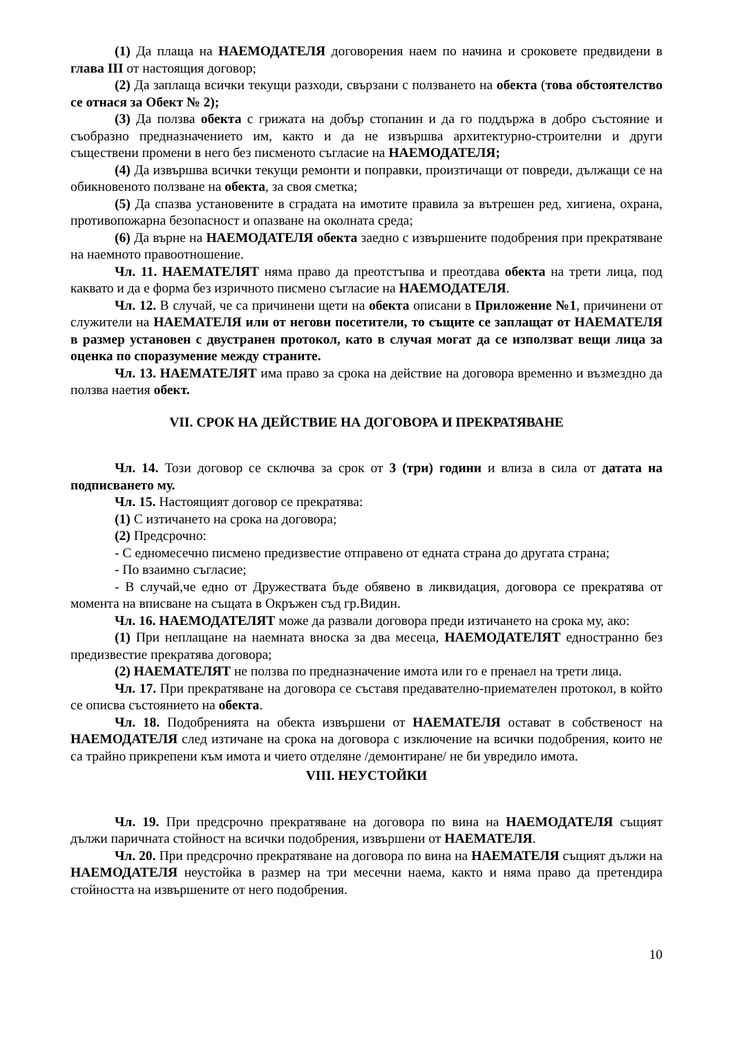(1) Да плаща на НАЕМОДАТЕЛЯ договорения наем по начина и сроковете предвидени в глава III от настоящия договор;
(2) Да заплаща всички текущи разходи, свързани с ползването на обекта (това обстоятелство се отнася за Обект № 2);
(3) Да ползва обекта с грижата на добър стопанин и да го поддържа в добро състояние и съобразно предназначението им, както и да не извършва архитектурно-строителни и други съществени промени в него без писменото съгласие на НАЕМОДАТЕЛЯ;
(4) Да извършва всички текущи ремонти и поправки, произтичащи от повреди, дължащи се на обикновеното ползване на обекта, за своя сметка;
(5) Да спазва установените в сградата на имотите правила за вътрешен ред, хигиена, охрана, противопожарна безопасност и опазване на околната среда;
(6) Да върне на НАЕМОДАТЕЛЯ обекта заедно с извършените подобрения при прекратяване на наемното правоотношение.
Чл. 11. НАЕМАТЕЛЯТ няма право да преотстъпва и преотдава обекта на трети лица, под каквато и да е форма без изричното писмено съгласие на НАЕМОДАТЕЛЯ.
Чл. 12. В случай, че са причинени щети на обекта описани в Приложение №1, причинени от служители на НАЕМАТЕЛЯ или от негови посетители, то същите се заплащат от НАЕМАТЕЛЯ в размер установен с двустранен протокол, като в случая могат да се използват вещи лица за оценка по споразумение между страните.
Чл. 13. НАЕМАТЕЛЯТ има право за срока на действие на договора временно и възмездно да ползва наетия обект.
VII. СРОК НА ДЕЙСТВИЕ НА ДОГОВОРА И ПРЕКРАТЯВАНЕ
Чл. 14. Този договор се сключва за срок от 3 (три) години и влиза в сила от датата на подписването му.
Чл. 15. Настоящият договор се прекратява:
(1) С изтичането на срока на договора;
(2) Предсрочно:
- С едномесечно писмено предизвестие отправено от едната страна до другата страна;
- По взаимно съгласие;
- В случай,че едно от Дружествата бъде обявено в ликвидация, договора се прекратява от момента на вписване на същата в Окръжен съд гр.Видин.
Чл. 16. НАЕМОДАТЕЛЯТ може да развали договора преди изтичането на срока му, ако:
(1) При неплащане на наемната вноска за два месеца, НАЕМОДАТЕЛЯТ едностранно без предизвестие прекратява договора;
(2) НАЕМАТЕЛЯТ не ползва по предназначение имота или го е пренаел на трети лица.
Чл. 17. При прекратяване на договора се съставя предавателно-приемателен протокол, в който се описва състоянието на обекта.
Чл. 18. Подобренията на обекта извършени от НАЕМАТЕЛЯ остават в собственост на НАЕМОДАТЕЛЯ след изтичане на срока на договора с изключение на всички подобрения, които не са трайно прикрепени към имота и чието отделяне /демонтиране/ не би увредило имота.
VIII. НЕУСТОЙКИ
Чл. 19. При предсрочно прекратяване на договора по вина на НАЕМОДАТЕЛЯ същият дължи паричната стойност на всички подобрения, извършени от НАЕМАТЕЛЯ.
Чл. 20. При предсрочно прекратяване на договора по вина на НАЕМАТЕЛЯ същият дължи на НАЕМОДАТЕЛЯ неустойка в размер на три месечни наема, както и няма право да претендира стойността на извършените от него подобрения.
10